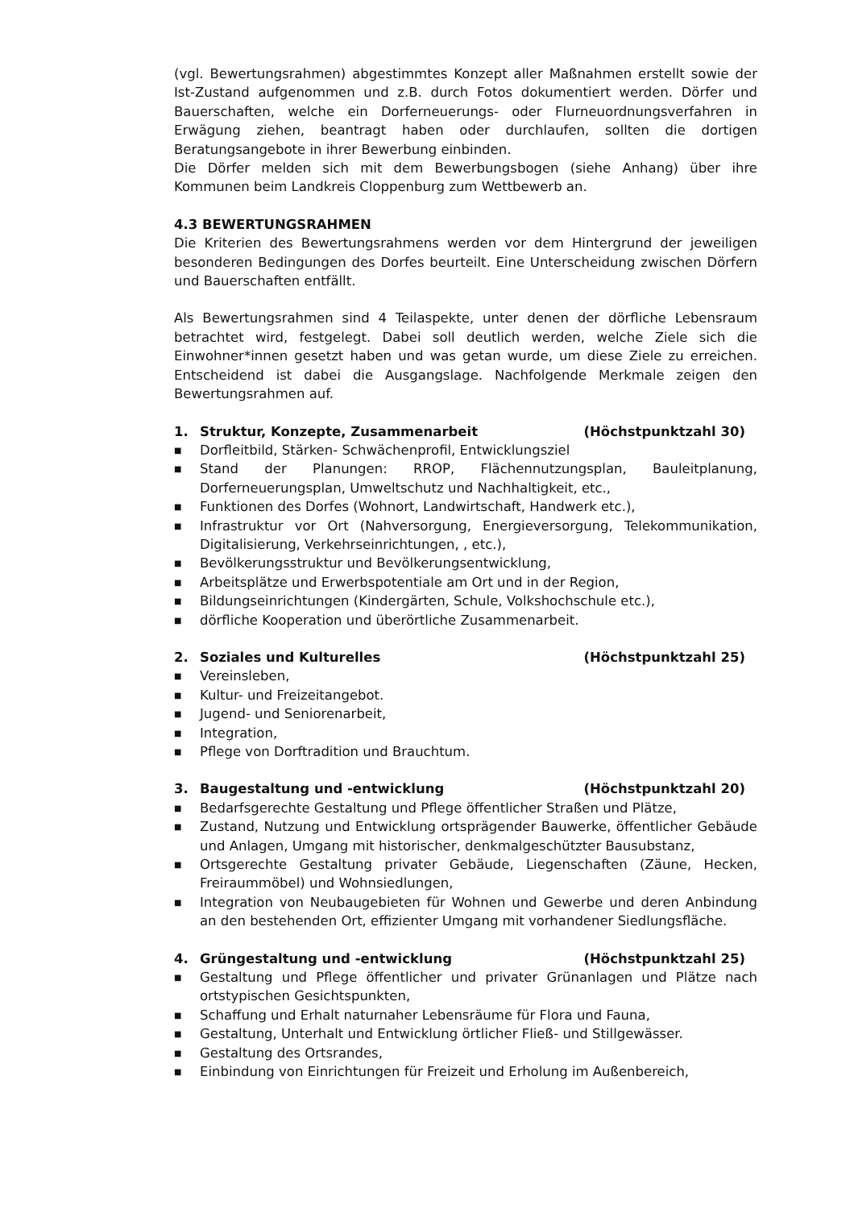(vgl. Bewertungsrahmen) abgestimmtes Konzept aller Maßnahmen erstellt sowie der Ist-Zustand aufgenommen und z.B. durch Fotos dokumentiert werden. Dörfer und Bauerschaften, welche ein Dorferneuerungs- oder Flurneuordnungsverfahren in Erwägung ziehen, beantragt haben oder durchlaufen, sollten die dortigen Beratungsangebote in ihrer Bewerbung einbinden.
Die Dörfer melden sich mit dem Bewerbungsbogen (siehe Anhang) über ihre Kommunen beim Landkreis Cloppenburg zum Wettbewerb an.
4.3 BEWERTUNGSRAHMEN
Die Kriterien des Bewertungsrahmens werden vor dem Hintergrund der jeweiligen besonderen Bedingungen des Dorfes beurteilt. Eine Unterscheidung zwischen Dörfern und Bauerschaften entfällt.
Als Bewertungsrahmen sind 4 Teilaspekte, unter denen der dörfliche Lebensraum betrachtet wird, festgelegt. Dabei soll deutlich werden, welche Ziele sich die Einwohner*innen gesetzt haben und was getan wurde, um diese Ziele zu erreichen. Entscheidend ist dabei die Ausgangslage. Nachfolgende Merkmale zeigen den Bewertungsrahmen auf.
1. Struktur, Konzepte, Zusammenarbeit (Höchstpunktzahl 30)
■ Dorfleitbild, Stärken- Schwächenprofil, Entwicklungsziel
■ Stand der Planungen: RROP, Flächennutzungsplan, Bauleitplanung, Dorferneuerungsplan, Umweltschutz und Nachhaltigkeit, etc.,
■ Funktionen des Dorfes (Wohnort, Landwirtschaft, Handwerk etc.),
■ Infrastruktur vor Ort (Nahversorgung, Energieversorgung, Telekommunikation, Digitalisierung, Verkehrseinrichtungen, , etc.),
■ Bevölkerungsstruktur und Bevölkerungsentwicklung,
■ Arbeitsplätze und Erwerbspotentiale am Ort und in der Region,
■ Bildungseinrichtungen (Kindergärten, Schule, Volkshochschule etc.),
■ dörfliche Kooperation und überörtliche Zusammenarbeit.
2. Soziales und Kulturelles (Höchstpunktzahl 25)
■ Vereinsleben,
■ Kultur- und Freizeitangebot.
■ Jugend- und Seniorenarbeit,
■ Integration,
■ Pflege von Dorftradition und Brauchtum.
3. Baugestaltung und -entwicklung (Höchstpunktzahl 20)
■ Bedarfsgerechte Gestaltung und Pflege öffentlicher Straßen und Plätze,
■ Zustand, Nutzung und Entwicklung ortsprägender Bauwerke, öffentlicher Gebäude und Anlagen, Umgang mit historischer, denkmalgeschützter Bausubstanz,
■ Ortsgerechte Gestaltung privater Gebäude, Liegenschaften (Zäune, Hecken, Freiraummöbel) und Wohnsiedlungen,
■ Integration von Neubaugebieten für Wohnen und Gewerbe und deren Anbindung an den bestehenden Ort, effizienter Umgang mit vorhandener Siedlungsfläche.
4. Grüngestaltung und -entwicklung (Höchstpunktzahl 25)
■ Gestaltung und Pflege öffentlicher und privater Grünanlagen und Plätze nach ortstypischen Gesichtspunkten,
■ Schaffung und Erhalt naturnaher Lebensräume für Flora und Fauna,
■ Gestaltung, Unterhalt und Entwicklung örtlicher Fließ- und Stillgewässer.
■ Gestaltung des Ortsrandes,
■ Einbindung von Einrichtungen für Freizeit und Erholung im Außenbereich,